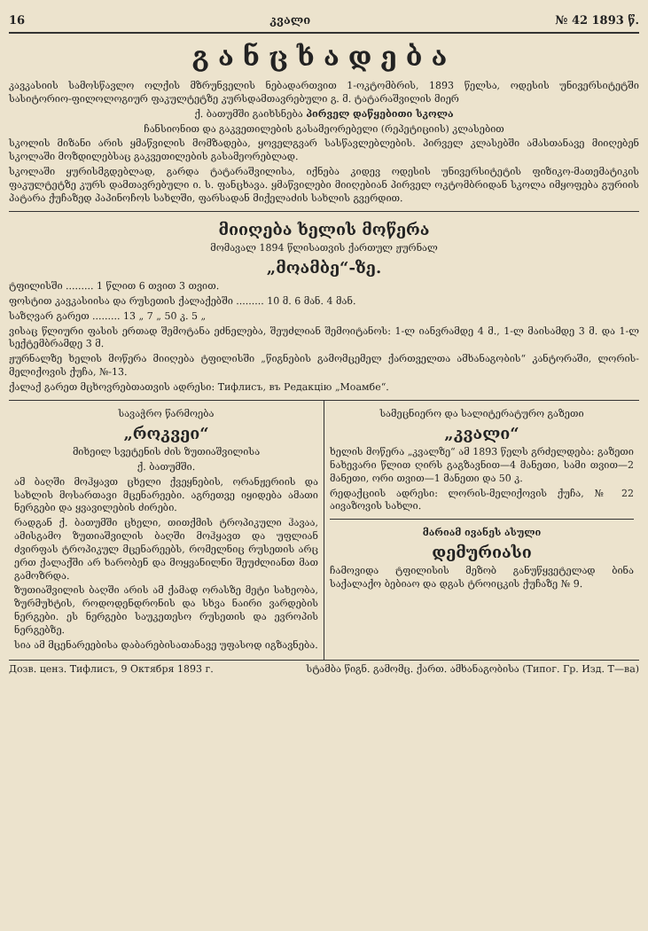16 კვალი № 42 1893 წ.
განცხადება
კავკასიის სამოსწავლო ოლქის მზრუნველის ნებადართვით 1-ოკტომბრის, 1893 წელსა, ოდესის უნივერსიტეტში სასიტორიო-ფილოლოგიურ ფაკულტეტზე კურსდამთავრებული გ. მ. ტატარაშვილის მიერ
ქ. ბათუმში გაიხსნება პირველ დაწყებითი სკოლა
ჩანსიონით და გაკვეთილების გასამეორებელი (რეპეტიციის) კლასებით
სკოლის მიზანი არის ყმაწვილის მომზადება, ყოველგვარ სასწავლებლების. პირველ კლასებში ამასთანავე მიიღებენ სკოლაში მოზდილებსაც გაკვეთილების გასამეორებლად.
სკოლაში ყურისმგდებლად, გარდა ტატარაშვილისა, იქნება კიდევ ოდესის უნივერსიტეტის ფიზიკო-მათემატიკის ფაკულტეტზე კურს დამთავრებული ი. ს. ფანცხავა. ყმაწვილები მიიღებიან პირველ ოკტომბრიდან სკოლა იმყოფება გურიის პატარა ქუჩაზედ პაპინოჩოს სახლში, ფარსადან მიქელაძის სახლის გვერდით.
მიიღება ხელის მოწერა
მომავალ 1894 წლისათვის ქართულ ჟურნალ
„მოამბე“-ზე.
ტფილისში ......... 1 წლით 6 თვით 3 თვით.
ფოსტით კავკასიისა და რუსეთის ქალაქებში ......... 10 მ. 6 მან. 4 მან.
საზღვარ გარეთ ......... 13 „ 7 „ 50 კ. 5 „
ვისაც წლიური ფასის ერთად შემოტანა ეძნელება, შეუძლიან შემოიტანოს: 1-ლ იანვრამდე 4 მ., 1-ლ მაისამდე 3 მ. და 1-ლ სექტემბრამდე 3 მ.
ჟურნალზე ხელის მოწერა მიიღება ტფილისში „წიგნების გამომცემელ ქართველთა ამხანაგობის“ კანტორაში, ლორის-მელიქოვის ქუჩა, №-13.
ქალაქ გარეთ მცხოვრებთათვის ადრესი: Тифлисъ, въ Редакцію „Моамбе“.
სავაჭრო წარმოება
„როკვეი“
მიხეილ სვეტენის ძის ზუთიაშვილისა
ქ. ბათუმში.
ამ ბაღში მოჰყავთ ცხელი ქვეყნების, ორანჟერიის და სახლის მოსართავი მცენარეები. აგრეთვე იყიდება ამათი ნერგები და ყვავილების ძირები.
რადგან ქ. ბათუმში ცხელი, თითქმის ტროპიკული ჰავაა, ამისგამო ზუთიაშვილის ბაღში მოჰყავთ და უფლიან ძვირფას ტროპიკულ მცენარეებს, რომელნიც რუსეთის არც ერთ ქალაქში არ ხარობენ და მოყვანილნი შეუძლიანთ მათ გამოზრდა.
ზუთიაშვილის ბაღში არის ამ ქამად ორასზე მეტი სახეობა, ზურმუხტის, როდოდენდრონის და სხვა ნაირი ვარდების ნერგები. ეს ნერგები საუკეთესო რუსეთის და ევროპის ნერგებზე.
სია ამ მცენარეებისა დაბარებისათანავე უფასოდ იგზავნება.
სამეცნიერო და სალიტერატურო გაზეთი
„კვალი“
ხელის მოწერა „კვალზე“ ამ 1893 წელს გრძელდება: გაზეთი ნახევარი წლით ღირს გაგზავნით—4 მანეთი, სამი თვით—2 მანეთი, ორი თვით—1 მანეთი და 50 კ.
რედაქციის ადრესი: ლორის-მელიქოვის ქუჩა, № 22 აივაზოვის სახლი.
მარიამ ივანეს ასული
დემურიასი
ჩამოვიდა ტფილისის მეზობ განუწყვეტელად ბინა საქალაქო ბებიაო და დგას ტროიცკის ქუჩაზე № 9.
Дозв. ценз. Тифлисъ, 9 Октября 1893 г. სტამბა წიგნ. გამომც. ქართ. ამხანაგობისა (Типог. Гр. Изд. Т—ва)